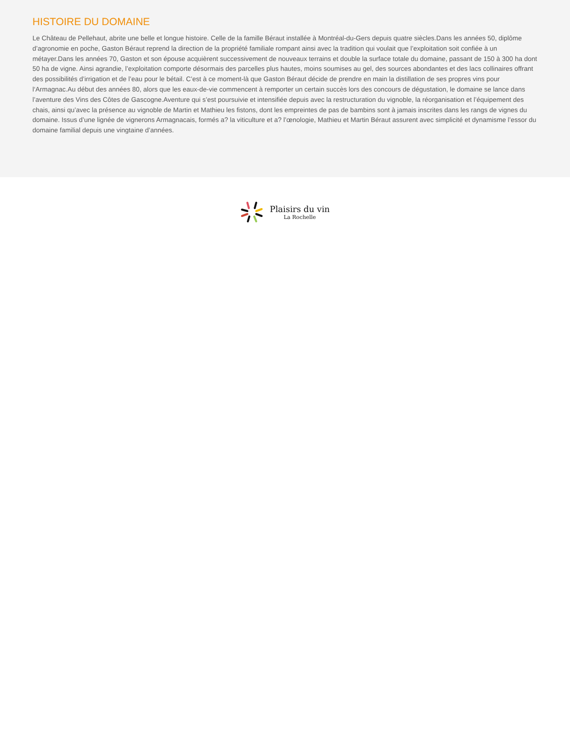HISTOIRE DU DOMAINE
Le Château de Pellehaut, abrite une belle et longue histoire. Celle de la famille Béraut installée à Montréal-du-Gers depuis quatre siècles.Dans les années 50, diplôme d’agronomie en poche, Gaston Béraut reprend la direction de la propriété familiale rompant ainsi avec la tradition qui voulait que l’exploitation soit confiée à un métayer.Dans les années 70, Gaston et son épouse acquièrent successivement de nouveaux terrains et double la surface totale du domaine, passant de 150 à 300 ha dont 50 ha de vigne. Ainsi agrandie, l’exploitation comporte désormais des parcelles plus hautes, moins soumises au gel, des sources abondantes et des lacs collinaires offrant des possibilités d’irrigation et de l’eau pour le bétail. C’est à ce moment-là que Gaston Béraut décide de prendre en main la distillation de ses propres vins pour l‘Armagnac.Au début des années 80, alors que les eaux-de-vie commencent à remporter un certain succès lors des concours de dégustation, le domaine se lance dans l’aventure des Vins des Côtes de Gascogne.Aventure qui s’est poursuivie et intensifiée depuis avec la restructuration du vignoble, la réorganisation et l’équipement des chais, ainsi qu’avec la présence au vignoble de Martin et Mathieu les fistons, dont les empreintes de pas de bambins sont à jamais inscrites dans les rangs de vignes du domaine. Issus d’une lignée de vignerons Armagnacais, formés a? la viticulture et a? l’œnologie, Mathieu et Martin Béraut assurent avec simplicité et dynamisme l’essor du domaine familial depuis une vingtaine d’années.
Plaisirs du vin
La Rochelle